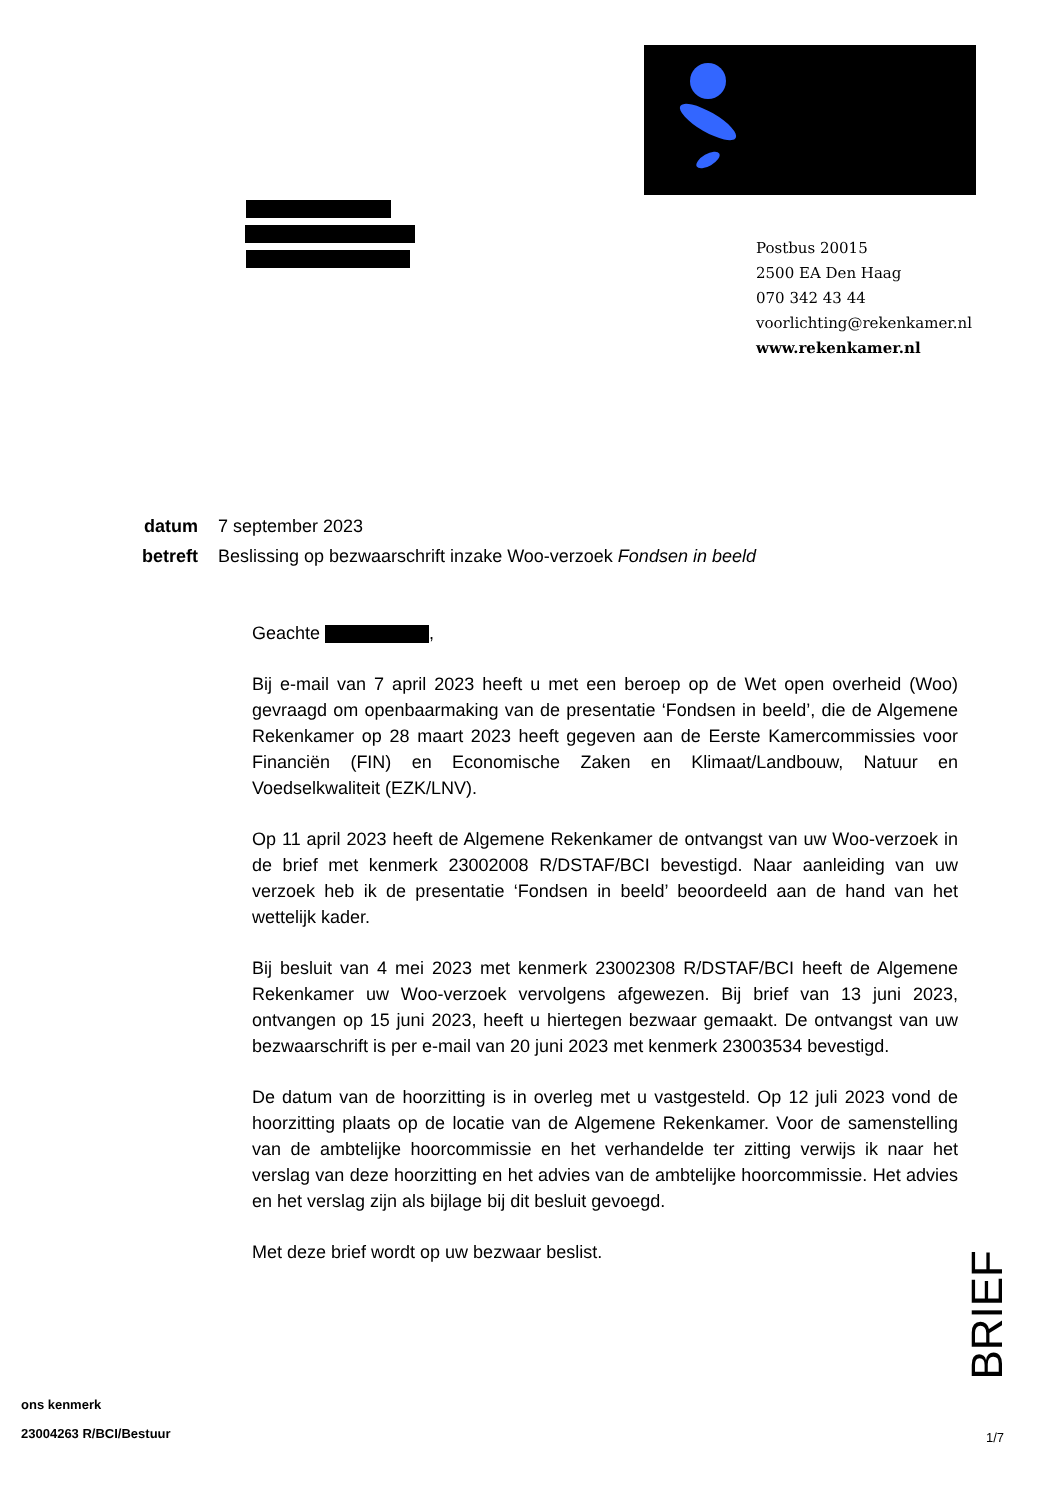Postbus 20015
2500 EA Den Haag
070 342 43 44
voorlichting@rekenkamer.nl
www.rekenkamer.nl
| datum | 7 september 2023 |
| betreft | Beslissing op bezwaarschrift inzake Woo-verzoek Fondsen in beeld |
Geachte ,
Bij e-mail van 7 april 2023 heeft u met een beroep op de Wet open overheid (Woo) gevraagd om openbaarmaking van de presentatie ‘Fondsen in beeld’, die de Algemene Rekenkamer op 28 maart 2023 heeft gegeven aan de Eerste Kamercommissies voor Financiën (FIN) en Economische Zaken en Klimaat/Landbouw, Natuur en Voedselkwaliteit (EZK/LNV).
Op 11 april 2023 heeft de Algemene Rekenkamer de ontvangst van uw Woo-verzoek in de brief met kenmerk 23002008 R/DSTAF/BCI bevestigd. Naar aanleiding van uw verzoek heb ik de presentatie ‘Fondsen in beeld’ beoordeeld aan de hand van het wettelijk kader.
Bij besluit van 4 mei 2023 met kenmerk 23002308 R/DSTAF/BCI heeft de Algemene Rekenkamer uw Woo-verzoek vervolgens afgewezen. Bij brief van 13 juni 2023, ontvangen op 15 juni 2023, heeft u hiertegen bezwaar gemaakt. De ontvangst van uw bezwaarschrift is per e-mail van 20 juni 2023 met kenmerk 23003534 bevestigd.
De datum van de hoorzitting is in overleg met u vastgesteld. Op 12 juli 2023 vond de hoorzitting plaats op de locatie van de Algemene Rekenkamer. Voor de samenstelling van de ambtelijke hoorcommissie en het verhandelde ter zitting verwijs ik naar het verslag van deze hoorzitting en het advies van de ambtelijke hoorcommissie. Het advies en het verslag zijn als bijlage bij dit besluit gevoegd.
Met deze brief wordt op uw bezwaar beslist.
BRIEF
ons kenmerk
23004263 R/BCI/Bestuur
1/7